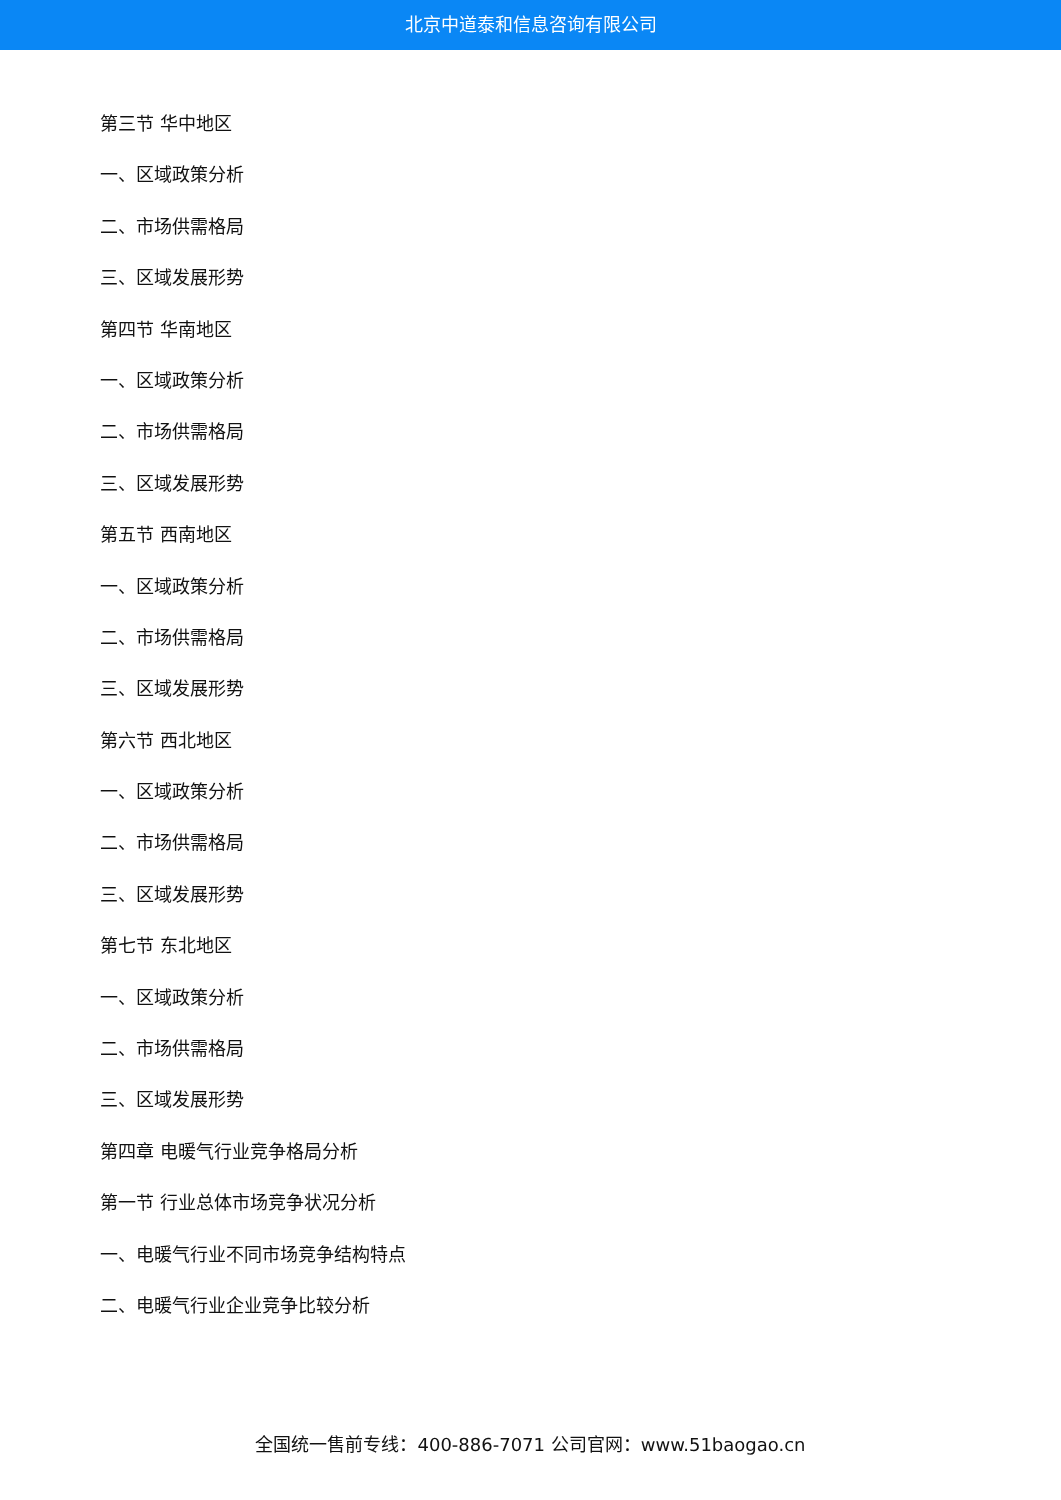北京中道泰和信息咨询有限公司
第三节 华中地区
一、区域政策分析
二、市场供需格局
三、区域发展形势
第四节 华南地区
一、区域政策分析
二、市场供需格局
三、区域发展形势
第五节 西南地区
一、区域政策分析
二、市场供需格局
三、区域发展形势
第六节 西北地区
一、区域政策分析
二、市场供需格局
三、区域发展形势
第七节 东北地区
一、区域政策分析
二、市场供需格局
三、区域发展形势
第四章 电暖气行业竞争格局分析
第一节 行业总体市场竞争状况分析
一、电暖气行业不同市场竞争结构特点
二、电暖气行业企业竞争比较分析
全国统一售前专线：400-886-7071 公司官网：www.51baogao.cn